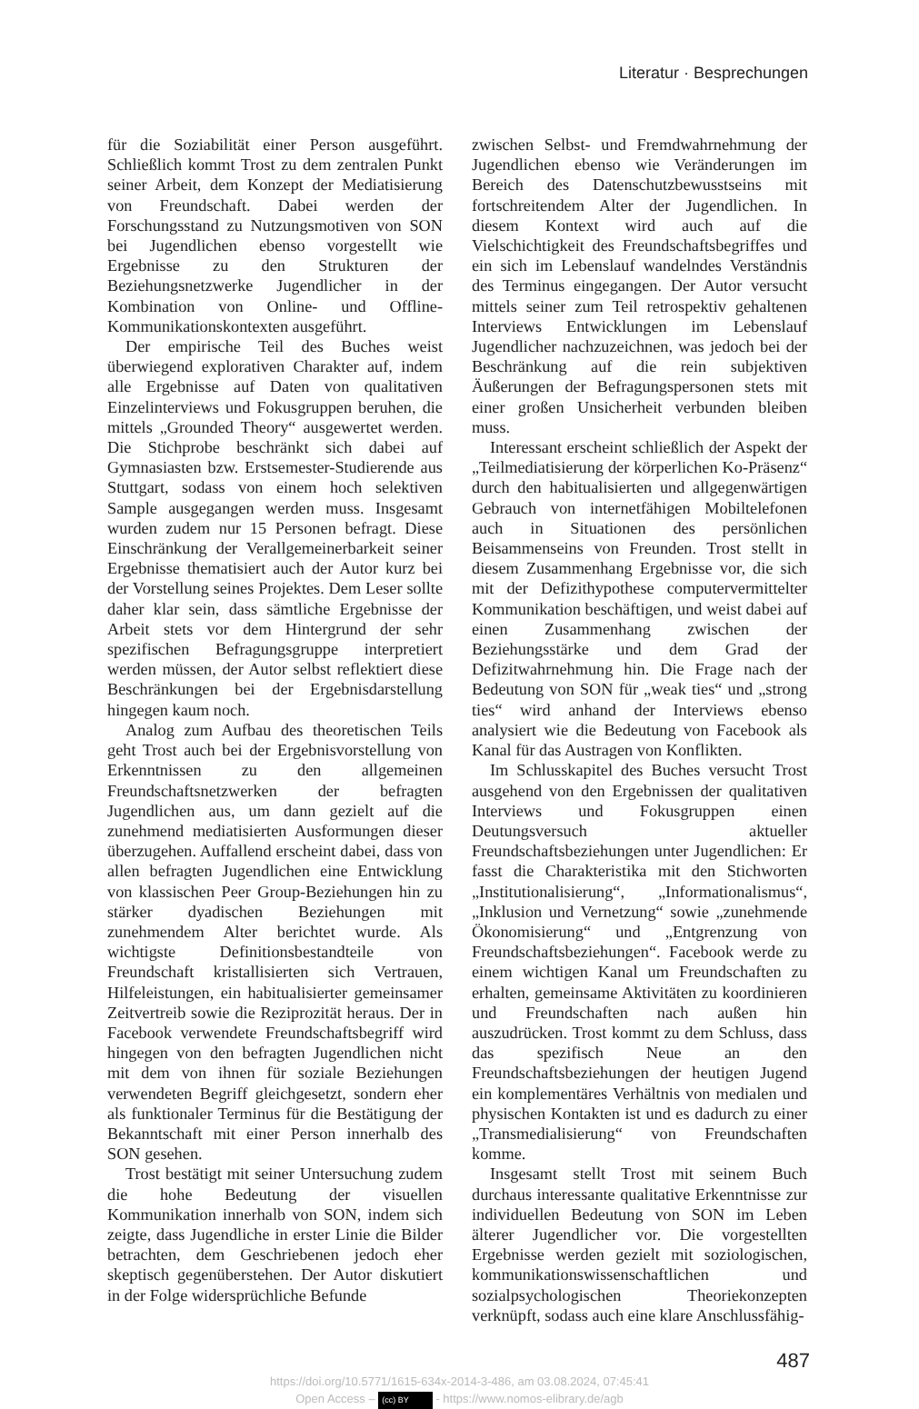Literatur · Besprechungen
für die Soziabilität einer Person ausgeführt. Schließlich kommt Trost zu dem zentralen Punkt seiner Arbeit, dem Konzept der Mediatisierung von Freundschaft. Dabei werden der Forschungsstand zu Nutzungsmotiven von SON bei Jugendlichen ebenso vorgestellt wie Ergebnisse zu den Strukturen der Beziehungsnetzwerke Jugendlicher in der Kombination von Online- und Offline-Kommunikationskontexten ausgeführt.
Der empirische Teil des Buches weist überwiegend explorativen Charakter auf, indem alle Ergebnisse auf Daten von qualitativen Einzelinterviews und Fokusgruppen beruhen, die mittels „Grounded Theory“ ausgewertet werden. Die Stichprobe beschränkt sich dabei auf Gymnasiasten bzw. Erstsemester-Studierende aus Stuttgart, sodass von einem hoch selektiven Sample ausgegangen werden muss. Insgesamt wurden zudem nur 15 Personen befragt. Diese Einschränkung der Verallgemeinerbarkeit seiner Ergebnisse thematisiert auch der Autor kurz bei der Vorstellung seines Projektes. Dem Leser sollte daher klar sein, dass sämtliche Ergebnisse der Arbeit stets vor dem Hintergrund der sehr spezifischen Befragungsgruppe interpretiert werden müssen, der Autor selbst reflektiert diese Beschränkungen bei der Ergebnisdarstellung hingegen kaum noch.
Analog zum Aufbau des theoretischen Teils geht Trost auch bei der Ergebnisvorstellung von Erkenntnissen zu den allgemeinen Freundschaftsnetzwerken der befragten Jugendlichen aus, um dann gezielt auf die zunehmend mediatisierten Ausformungen dieser überzugehen. Auffallend erscheint dabei, dass von allen befragten Jugendlichen eine Entwicklung von klassischen Peer Group-Beziehungen hin zu stärker dyadischen Beziehungen mit zunehmendem Alter berichtet wurde. Als wichtigste Definitionsbestandteile von Freundschaft kristallisierten sich Vertrauen, Hilfeleistungen, ein habitualisierter gemeinsamer Zeitvertreib sowie die Reziprozität heraus. Der in Facebook verwendete Freundschaftsbegriff wird hingegen von den befragten Jugendlichen nicht mit dem von ihnen für soziale Beziehungen verwendeten Begriff gleichgesetzt, sondern eher als funktionaler Terminus für die Bestätigung der Bekanntschaft mit einer Person innerhalb des SON gesehen.
Trost bestätigt mit seiner Untersuchung zudem die hohe Bedeutung der visuellen Kommunikation innerhalb von SON, indem sich zeigte, dass Jugendliche in erster Linie die Bilder betrachten, dem Geschriebenen jedoch eher skeptisch gegenüberstehen. Der Autor diskutiert in der Folge widersprüchliche Befunde
zwischen Selbst- und Fremdwahrnehmung der Jugendlichen ebenso wie Veränderungen im Bereich des Datenschutzbewusstseins mit fortschreitendem Alter der Jugendlichen. In diesem Kontext wird auch auf die Vielschichtigkeit des Freundschaftsbegriffes und ein sich im Lebenslauf wandelndes Verständnis des Terminus eingegangen. Der Autor versucht mittels seiner zum Teil retrospektiv gehaltenen Interviews Entwicklungen im Lebenslauf Jugendlicher nachzuzeichnen, was jedoch bei der Beschränkung auf die rein subjektiven Äußerungen der Befragungspersonen stets mit einer großen Unsicherheit verbunden bleiben muss.
Interessant erscheint schließlich der Aspekt der „Teilmediatisierung der körperlichen Ko-Präsenz“ durch den habitualisierten und allgegenwärtigen Gebrauch von internetfähigen Mobiltelefonen auch in Situationen des persönlichen Beisammenseins von Freunden. Trost stellt in diesem Zusammenhang Ergebnisse vor, die sich mit der Defizithypothese computervermittelter Kommunikation beschäftigen, und weist dabei auf einen Zusammenhang zwischen der Beziehungsstärke und dem Grad der Defizitwahrnehmung hin. Die Frage nach der Bedeutung von SON für „weak ties“ und „strong ties“ wird anhand der Interviews ebenso analysiert wie die Bedeutung von Facebook als Kanal für das Austragen von Konflikten.
Im Schlusskapitel des Buches versucht Trost ausgehend von den Ergebnissen der qualitativen Interviews und Fokusgruppen einen Deutungsversuch aktueller Freundschaftsbeziehungen unter Jugendlichen: Er fasst die Charakteristika mit den Stichworten „Institutionalisierung“, „Informationalismus“, „Inklusion und Vernetzung“ sowie „zunehmende Ökonomisierung“ und „Entgrenzung von Freundschaftsbeziehungen“. Facebook werde zu einem wichtigen Kanal um Freundschaften zu erhalten, gemeinsame Aktivitäten zu koordinieren und Freundschaften nach außen hin auszudrücken. Trost kommt zu dem Schluss, dass das spezifisch Neue an den Freundschaftsbeziehungen der heutigen Jugend ein komplementäres Verhältnis von medialen und physischen Kontakten ist und es dadurch zu einer „Transmedialisierung“ von Freundschaften komme.
Insgesamt stellt Trost mit seinem Buch durchaus interessante qualitative Erkenntnisse zur individuellen Bedeutung von SON im Leben älterer Jugendlicher vor. Die vorgestellten Ergebnisse werden gezielt mit soziologischen, kommunikationswissenschaftlichen und sozialpsychologischen Theoriekonzepten verknüpft, sodass auch eine klare Anschlussfähig-
487
https://doi.org/10.5771/1615-634x-2014-3-486, am 03.08.2024, 07:45:41
Open Access – (cc) BY - https://www.nomos-elibrary.de/agb